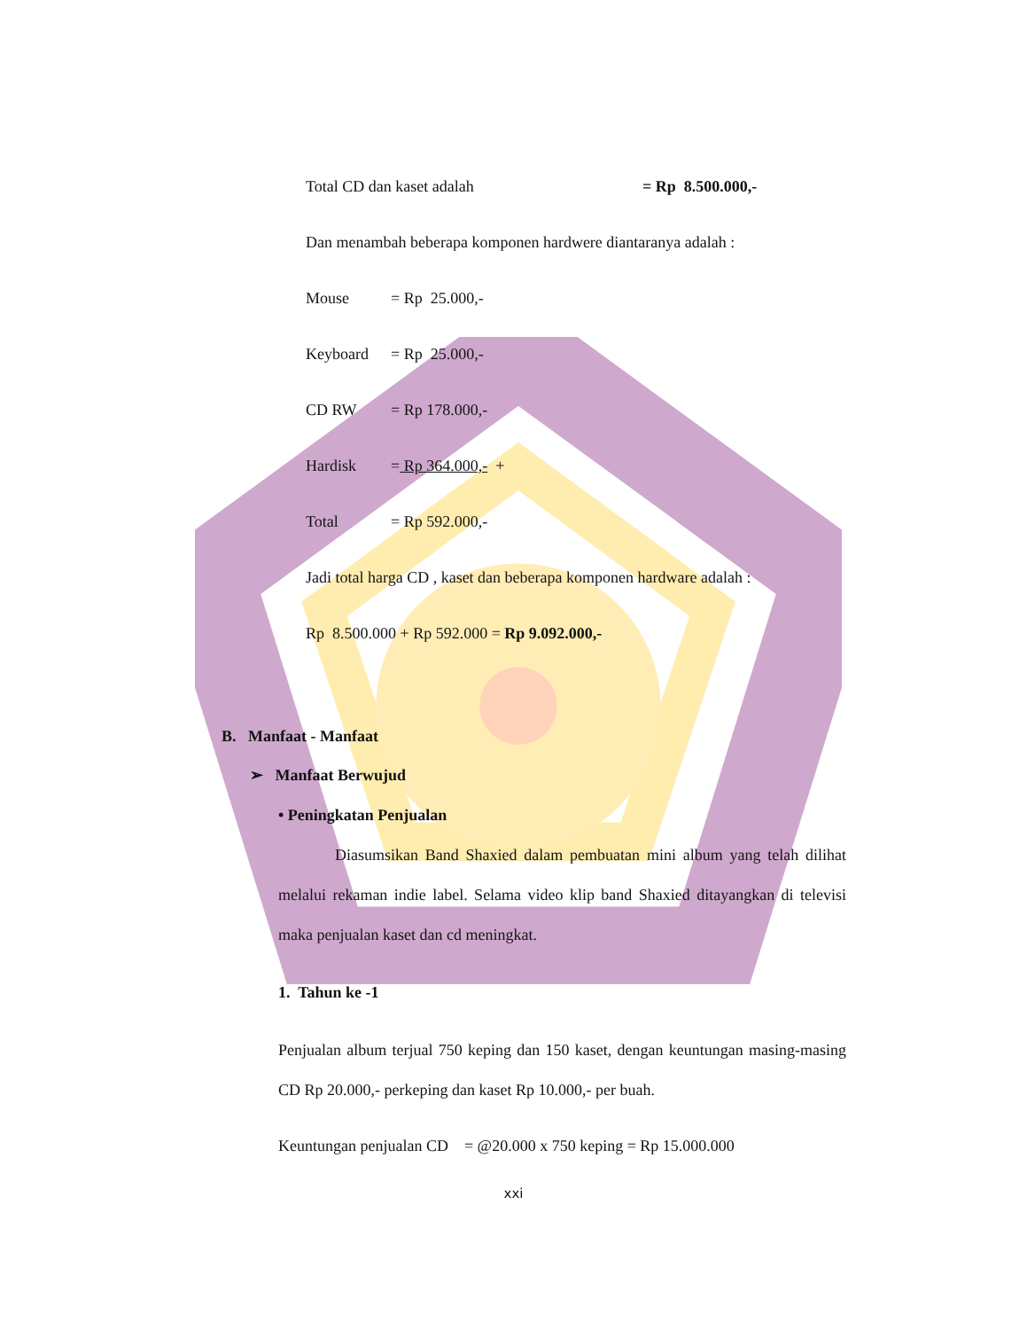Total CD dan kaset adalah = Rp 8.500.000,-
Dan menambah beberapa komponen hardwere diantaranya adalah :
Mouse = Rp 25.000,-
Keyboard = Rp 25.000,-
CD RW = Rp 178.000,-
Hardisk = Rp 364.000,- +
Total = Rp 592.000,-
Jadi total harga CD , kaset dan beberapa komponen hardware adalah :
Rp 8.500.000 + Rp 592.000 = Rp 9.092.000,-
B. Manfaat - Manfaat
➢ Manfaat Berwujud
• Peningkatan Penjualan
Diasumsikan Band Shaxied dalam pembuatan mini album yang telah dilihat melalui rekaman indie label. Selama video klip band Shaxied ditayangkan di televisi maka penjualan kaset dan cd meningkat.
1. Tahun ke -1
Penjualan album terjual 750 keping dan 150 kaset, dengan keuntungan masing-masing CD Rp 20.000,- perkeping dan kaset Rp 10.000,- per buah.
Keuntungan penjualan CD = @20.000 x 750 keping = Rp 15.000.000
xxi